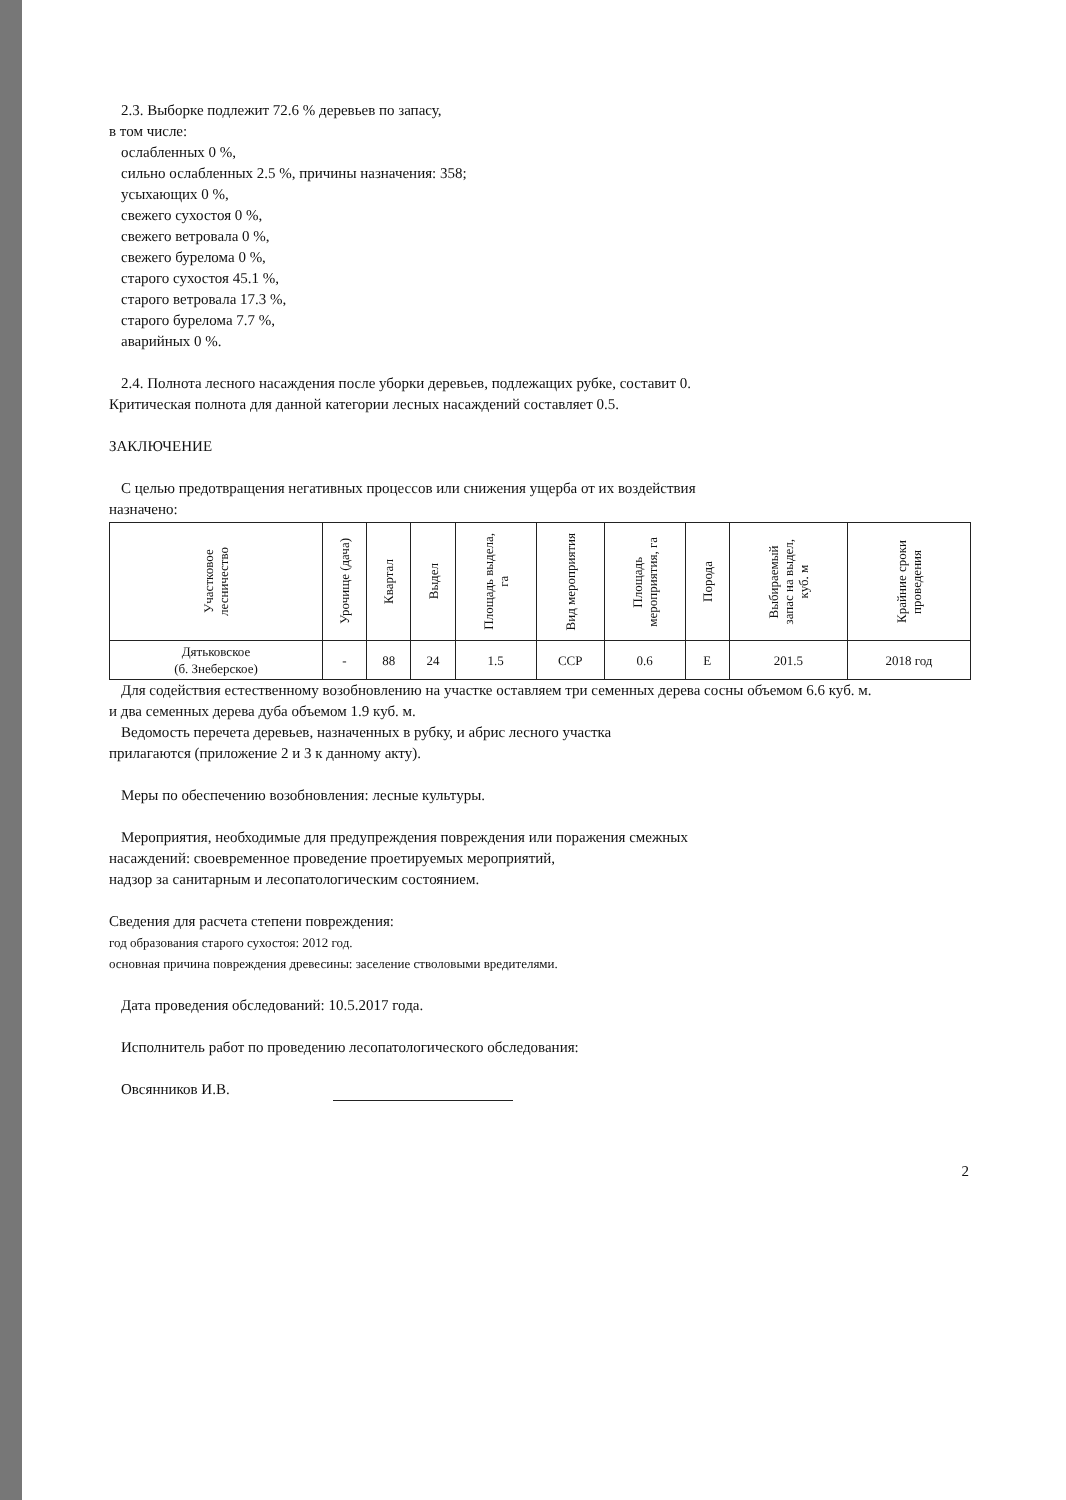2.3. Выборке подлежит 72.6 % деревьев по запасу,
в том числе:
ослабленных 0 %,
сильно ослабленных 2.5 %, причины назначения: 358;
усыхающих 0 %,
свежего сухостоя 0 %,
свежего ветровала 0 %,
свежего бурелома 0 %,
старого сухостоя 45.1 %,
старого ветровала 17.3 %,
старого бурелома 7.7 %,
аварийных 0 %.
2.4. Полнота лесного насаждения после уборки деревьев, подлежащих рубке, составит 0.
Критическая полнота для данной категории лесных насаждений составляет 0.5.
ЗАКЛЮЧЕНИЕ
С целью предотвращения негативных процессов или снижения ущерба от их воздействия
назначено:
| Участковое лесничество | Урочище (дача) | Квартал | Выдел | Площадь выдела, га | Вид мероприятия | Площадь мероприятия, га | Порода | Выбираемый запас на выдел, куб. м | Крайние сроки проведения |
| --- | --- | --- | --- | --- | --- | --- | --- | --- | --- |
| Дятьковское (б. Знеберское) | - | 88 | 24 | 1.5 | ССР | 0.6 | Е | 201.5 | 2018 год |
Для содействия естественному возобновлению на участке оставляем три семенных дерева сосны объемом 6.6 куб. м.
и два семенных дерева дуба объемом 1.9 куб. м.
Ведомость перечета деревьев, назначенных в рубку, и абрис лесного участка
прилагаются (приложение 2 и 3 к данному акту).
Меры по обеспечению возобновления: лесные культуры.
Мероприятия, необходимые для предупреждения повреждения или поражения смежных
насаждений: своевременное проведение проетируемых мероприятий,
надзор за санитарным и лесопатологическим состоянием.
Сведения для расчета степени повреждения:
год образования старого сухостоя: 2012 год.
основная причина повреждения древесины: заселение стволовыми вредителями.
Дата проведения обследований: 10.5.2017 года.
Исполнитель работ по проведению лесопатологического обследования:
Овсянников И.В.
2